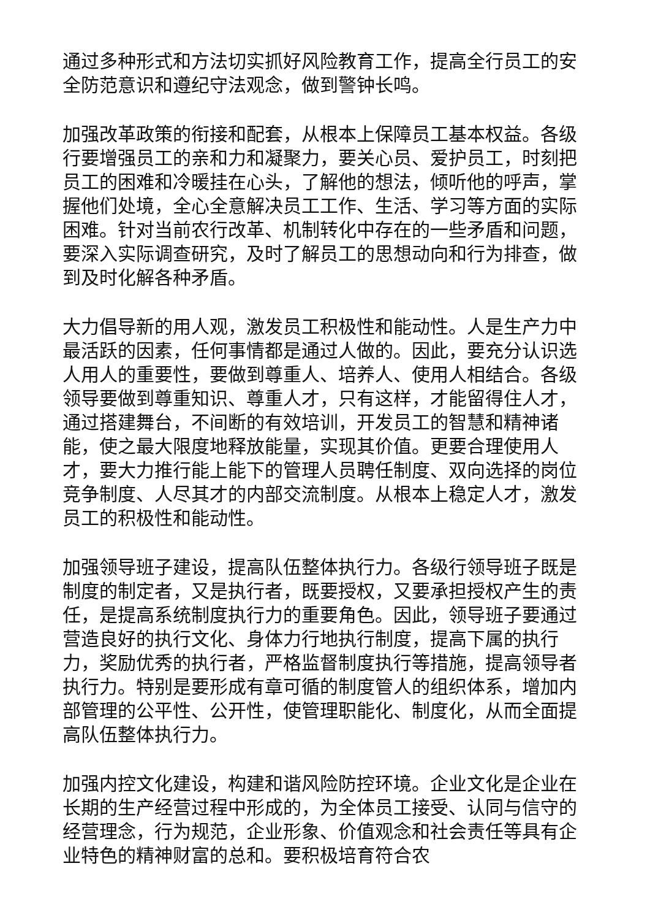通过多种形式和方法切实抓好风险教育工作，提高全行员工的安全防范意识和遵纪守法观念，做到警钟长鸣。
加强改革政策的衔接和配套，从根本上保障员工基本权益。各级行要增强员工的亲和力和凝聚力，要关心员、爱护员工，时刻把员工的困难和冷暖挂在心头，了解他的想法，倾听他的呼声，掌握他们处境，全心全意解决员工工作、生活、学习等方面的实际困难。针对当前农行改革、机制转化中存在的一些矛盾和问题，要深入实际调查研究，及时了解员工的思想动向和行为排查，做到及时化解各种矛盾。
大力倡导新的用人观，激发员工积极性和能动性。人是生产力中最活跃的因素，任何事情都是通过人做的。因此，要充分认识选人用人的重要性，要做到尊重人、培养人、使用人相结合。各级领导要做到尊重知识、尊重人才，只有这样，才能留得住人才，通过搭建舞台，不间断的有效培训，开发员工的智慧和精神诸能，使之最大限度地释放能量，实现其价值。更要合理使用人才，要大力推行能上能下的管理人员聘任制度、双向选择的岗位竞争制度、人尽其才的内部交流制度。从根本上稳定人才，激发员工的积极性和能动性。
加强领导班子建设，提高队伍整体执行力。各级行领导班子既是制度的制定者，又是执行者，既要授权，又要承担授权产生的责任，是提高系统制度执行力的重要角色。因此，领导班子要通过营造良好的执行文化、身体力行地执行制度，提高下属的执行力，奖励优秀的执行者，严格监督制度执行等措施，提高领导者执行力。特别是要形成有章可循的制度管人的组织体系，增加内部管理的公平性、公开性，使管理职能化、制度化，从而全面提高队伍整体执行力。
加强内控文化建设，构建和谐风险防控环境。企业文化是企业在长期的生产经营过程中形成的，为全体员工接受、认同与信守的经营理念，行为规范，企业形象、价值观念和社会责任等具有企业特色的精神财富的总和。要积极培育符合农